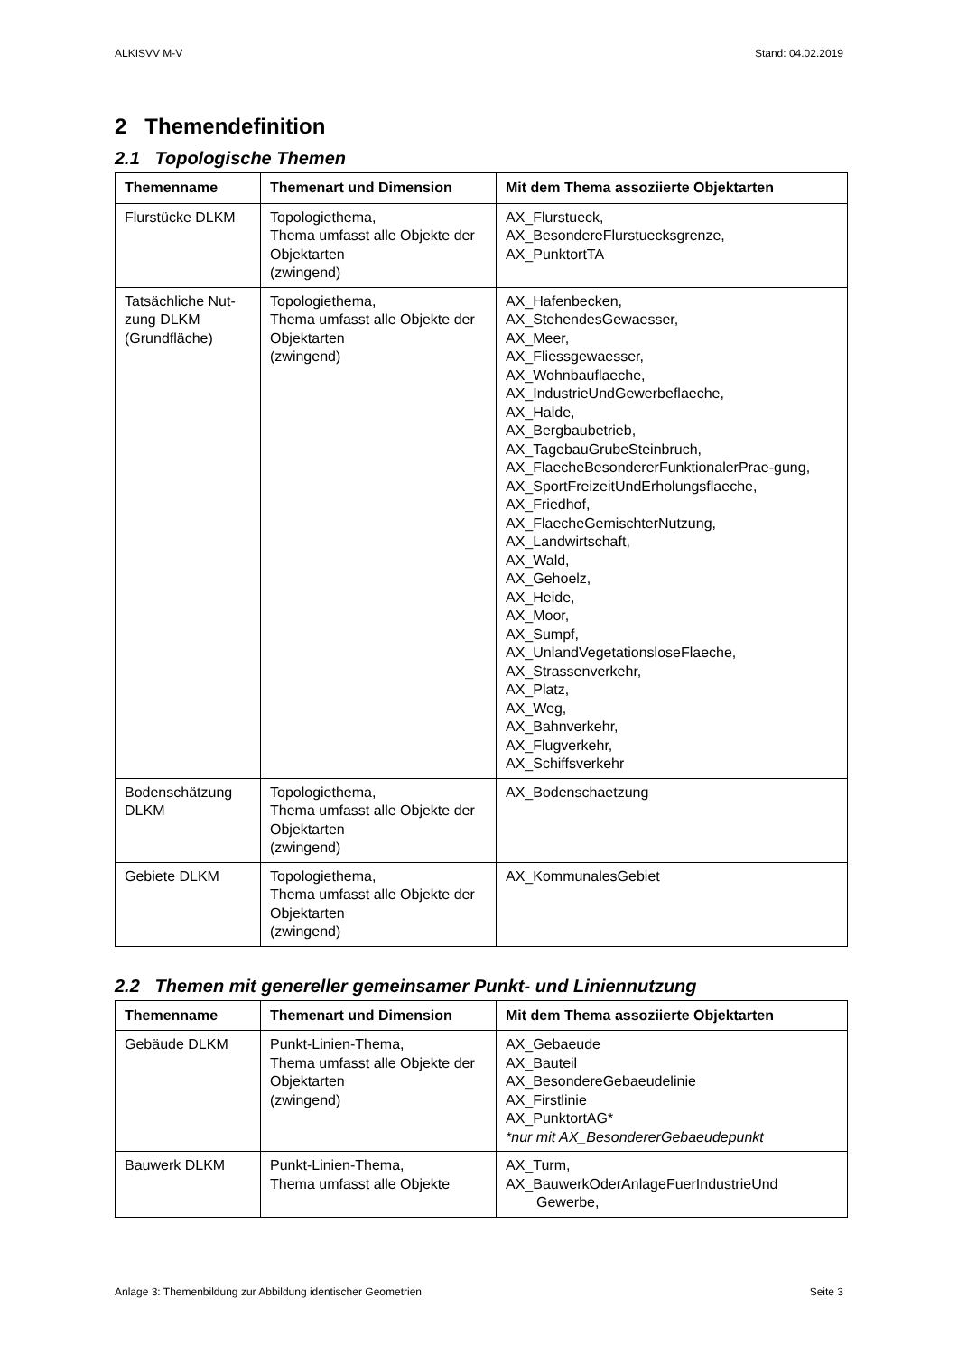ALKISVV M-V Stand: 04.02.2019
2 Themendefinition
2.1 Topologische Themen
| Themenname | Themenart und Dimension | Mit dem Thema assoziierte Objektarten |
| --- | --- | --- |
| Flurstücke DLKM | Topologiethema, Thema umfasst alle Objekte der Objektarten (zwingend) | AX_Flurstueck, AX_BesondereFlurstuecksgrenze, AX_PunktortTA |
| Tatsächliche Nut-zung DLKM (Grundfläche) | Topologiethema, Thema umfasst alle Objekte der Objektarten (zwingend) | AX_Hafenbecken, AX_StehendesGewaesser, AX_Meer, AX_Fliessgewaesser, AX_Wohnbauflaeche, AX_IndustrieUndGewerbeflaeche, AX_Halde, AX_Bergbaubetrieb, AX_TagebauGrubeSteinbruch, AX_FlaecheBesondererFunktionalerPrae-gung, AX_SportFreizeitUndErholungsflaeche, AX_Friedhof, AX_FlaecheGemischterNutzung, AX_Landwirtschaft, AX_Wald, AX_Gehoelz, AX_Heide, AX_Moor, AX_Sumpf, AX_UnlandVegetationsloseFlaeche, AX_Strassenverkehr, AX_Platz, AX_Weg, AX_Bahnverkehr, AX_Flugverkehr, AX_Schiffsverkehr |
| Bodenschätzung DLKM | Topologiethema, Thema umfasst alle Objekte der Objektarten (zwingend) | AX_Bodenschaetzung |
| Gebiete DLKM | Topologiethema, Thema umfasst alle Objekte der Objektarten (zwingend) | AX_KommunalesGebiet |
2.2 Themen mit genereller gemeinsamer Punkt- und Liniennutzung
| Themenname | Themenart und Dimension | Mit dem Thema assoziierte Objektarten |
| --- | --- | --- |
| Gebäude DLKM | Punkt-Linien-Thema, Thema umfasst alle Objekte der Objektarten (zwingend) | AX_Gebaeude AX_Bauteil AX_BesondereGebaeudelinie AX_Firstlinie AX_PunktortAG* *nur mit AX_BesondererGebaeudepunkt |
| Bauwerk DLKM | Punkt-Linien-Thema, Thema umfasst alle Objekte | AX_Turm, AX_BauwerkOderAnlageFuerIndustrieUnd Gewerbe, |
Anlage 3: Themenbildung zur Abbildung identischer Geometrien Seite 3